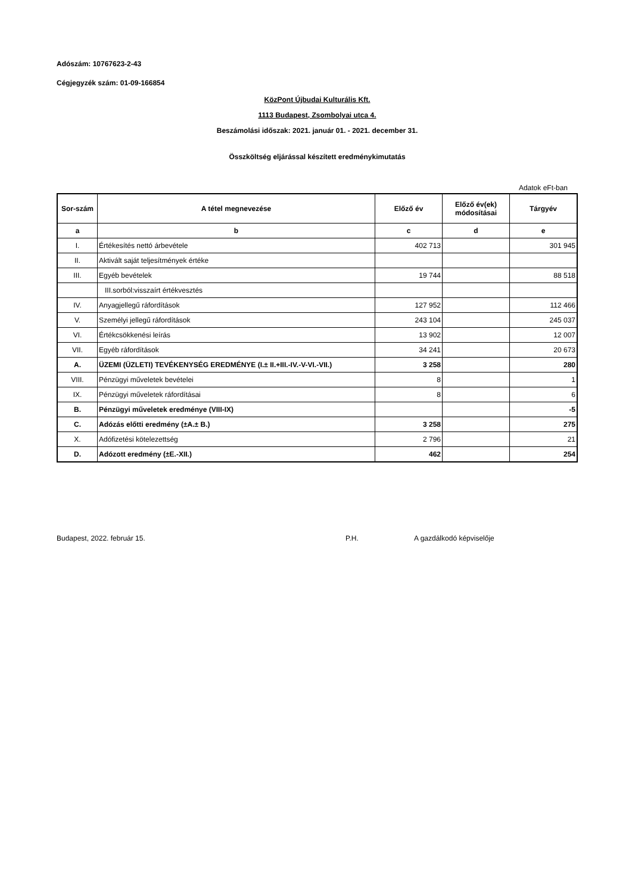Adószám: 10767623-2-43
Cégjegyzék szám: 01-09-166854
KözPont Újbudai Kulturális Kft.
1113 Budapest, Zsombolyai utca 4.
Beszámolási időszak: 2021. január 01. - 2021. december 31.
Összköltség eljárással készített eredménykimutatás
Adatok eFt-ban
| Sor-szám | A tétel megnevezése | Előző év | Előző év(ek) módosításai | Tárgyév |
| --- | --- | --- | --- | --- |
| a | b | c | d | e |
| I. | Értékesítés nettó árbevétele | 402 713 | | 301 945 |
| II. | Aktivált saját teljesítmények értéke | | | |
| III. | Egyéb bevételek | 19 744 | | 88 518 |
| | III.sorból:visszaírt értékvesztés | | | |
| IV. | Anyagjellegű ráfordítások | 127 952 | | 112 466 |
| V. | Személyi jellegű ráfordítások | 243 104 | | 245 037 |
| VI. | Értékcsökkenési leírás | 13 902 | | 12 007 |
| VII. | Egyéb ráfordítások | 34 241 | | 20 673 |
| A. | ÜZEMI (ÜZLETI) TEVÉKENYSÉG EREDMÉNYE (I.± II.+III.-IV.-V-VI.-VII.) | 3 258 | | 280 |
| VIII. | Pénzügyi műveletek bevételei | 8 | | 1 |
| IX. | Pénzügyi műveletek ráfordításai | 8 | | 6 |
| B. | Pénzügyi műveletek eredménye (VIII-IX) | | | -5 |
| C. | Adózás előtti eredmény (±A.± B.) | 3 258 | | 275 |
| X. | Adófizetési kötelezettség | 2 796 | | 21 |
| D. | Adózott eredmény (±E.-XII.) | 462 | | 254 |
Budapest, 2022. február 15. P.H. A gazdálkodó képviselője